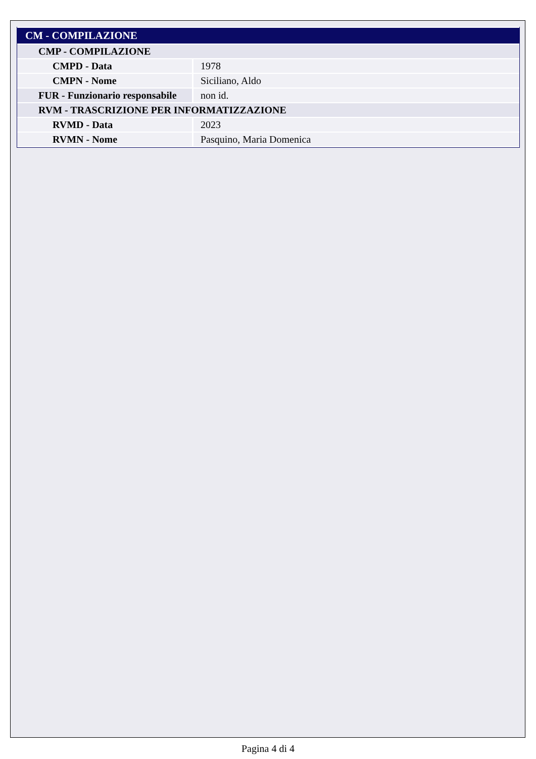| CM - COMPILAZIONE | |
| CMP - COMPILAZIONE | |
| CMPD - Data | 1978 |
| CMPN - Nome | Siciliano, Aldo |
| FUR - Funzionario responsabile | non id. |
| RVM - TRASCRIZIONE PER INFORMATIZZAZIONE | |
| RVMD - Data | 2023 |
| RVMN - Nome | Pasquino, Maria Domenica |
Pagina 4 di 4